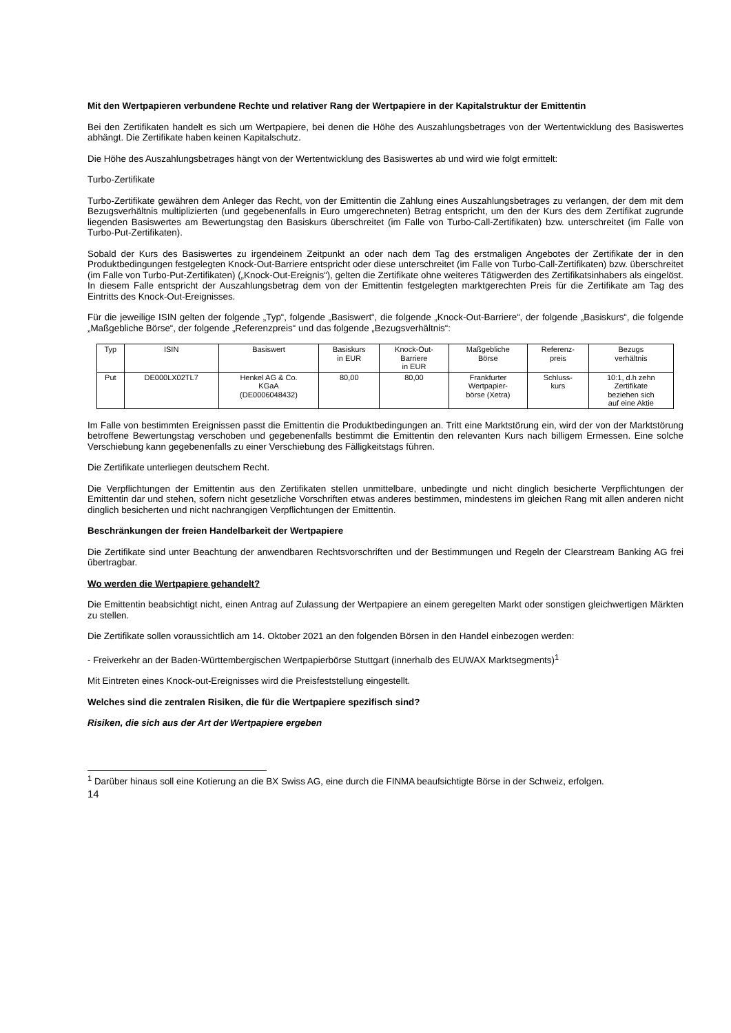Mit den Wertpapieren verbundene Rechte und relativer Rang der Wertpapiere in der Kapitalstruktur der Emittentin
Bei den Zertifikaten handelt es sich um Wertpapiere, bei denen die Höhe des Auszahlungsbetrages von der Wertentwicklung des Basiswertes abhängt. Die Zertifikate haben keinen Kapitalschutz.
Die Höhe des Auszahlungsbetrages hängt von der Wertentwicklung des Basiswertes ab und wird wie folgt ermittelt:
Turbo-Zertifikate
Turbo-Zertifikate gewähren dem Anleger das Recht, von der Emittentin die Zahlung eines Auszahlungsbetrages zu verlangen, der dem mit dem Bezugsverhältnis multiplizierten (und gegebenenfalls in Euro umgerechneten) Betrag entspricht, um den der Kurs des dem Zertifikat zugrunde liegenden Basiswertes am Bewertungstag den Basiskurs überschreitet (im Falle von Turbo-Call-Zertifikaten) bzw. unterschreitet (im Falle von Turbo-Put-Zertifikaten).
Sobald der Kurs des Basiswertes zu irgendeinem Zeitpunkt an oder nach dem Tag des erstmaligen Angebotes der Zertifikate der in den Produktbedingungen festgelegten Knock-Out-Barriere entspricht oder diese unterschreitet (im Falle von Turbo-Call-Zertifikaten) bzw. überschreitet (im Falle von Turbo-Put-Zertifikaten) („Knock-Out-Ereignis“), gelten die Zertifikate ohne weiteres Tätigwerden des Zertifikatsinhabers als eingelöst. In diesem Falle entspricht der Auszahlungsbetrag dem von der Emittentin festgelegten marktgerechten Preis für die Zertifikate am Tag des Eintritts des Knock-Out-Ereignisses.
Für die jeweilige ISIN gelten der folgende „Typ“, folgende „Basiswert“, die folgende „Knock-Out-Barriere“, der folgende „Basiskurs“, die folgende „Maßgebliche Börse“, der folgende „Referenzpreis“ und das folgende „Bezugsverhältnis“:
| Typ | ISIN | Basiswert | Basiskurs in EUR | Knock-Out- Barriere in EUR | Maßgebliche Börse | Referenz- preis | Bezugs verhältnis |
| --- | --- | --- | --- | --- | --- | --- | --- |
| Put | DE000LX02TL7 | Henkel AG & Co. KGaA (DE0006048432) | 80,00 | 80,00 | Frankfurter Wertpapier- börse (Xetra) | Schluss- kurs | 10:1, d.h zehn Zertifikate beziehen sich auf eine Aktie |
Im Falle von bestimmten Ereignissen passt die Emittentin die Produktbedingungen an. Tritt eine Marktstörung ein, wird der von der Marktstörung betroffene Bewertungstag verschoben und gegebenenfalls bestimmt die Emittentin den relevanten Kurs nach billigem Ermessen. Eine solche Verschiebung kann gegebenenfalls zu einer Verschiebung des Fälligkeitstags führen.
Die Zertifikate unterliegen deutschem Recht.
Die Verpflichtungen der Emittentin aus den Zertifikaten stellen unmittelbare, unbedingte und nicht dinglich besicherte Verpflichtungen der Emittentin dar und stehen, sofern nicht gesetzliche Vorschriften etwas anderes bestimmen, mindestens im gleichen Rang mit allen anderen nicht dinglich besicherten und nicht nachrangigen Verpflichtungen der Emittentin.
Beschränkungen der freien Handelbarkeit der Wertpapiere
Die Zertifikate sind unter Beachtung der anwendbaren Rechtsvorschriften und der Bestimmungen und Regeln der Clearstream Banking AG frei übertragbar.
Wo werden die Wertpapiere gehandelt?
Die Emittentin beabsichtigt nicht, einen Antrag auf Zulassung der Wertpapiere an einem geregelten Markt oder sonstigen gleichwertigen Märkten zu stellen.
Die Zertifikate sollen voraussichtlich am 14. Oktober 2021 an den folgenden Börsen in den Handel einbezogen werden:
- Freiverkehr an der Baden-Württembergischen Wertpapierbörse Stuttgart (innerhalb des EUWAX Marktsegments)<sup>1</sup>
Mit Eintreten eines Knock-out-Ereignisses wird die Preisfeststellung eingestellt.
Welches sind die zentralen Risiken, die für die Wertpapiere spezifisch sind?
Risiken, die sich aus der Art der Wertpapiere ergeben
<sup>1</sup> Darüber hinaus soll eine Kotierung an die BX Swiss AG, eine durch die FINMA beaufsichtigte Börse in der Schweiz, erfolgen.
14